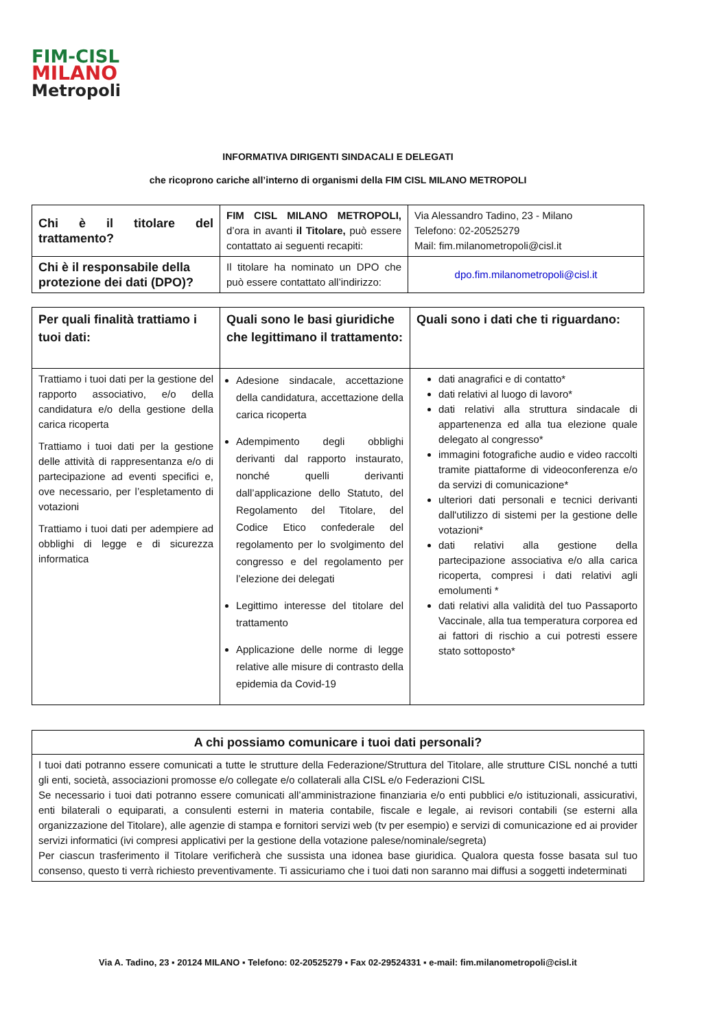FIM-CISL
MILANO
Metropoli
INFORMATIVA DIRIGENTI SINDACALI E DELEGATI
che ricoprono cariche all’interno di organismi della FIM CISL MILANO METROPOLI
| Chi è il titolare del trattamento? | FIM CISL MILANO METROPOLI, d’ora in avanti il Titolare, può essere contattato ai seguenti recapiti: | Via Alessandro Tadino, 23 - Milano Telefono: 02-20525279 Mail: fim.milanometropoli@cisl.it |
| Chi è il responsabile della protezione dei dati (DPO)? | Il titolare ha nominato un DPO che può essere contattato all’indirizzo: | dpo.fim.milanometropoli@cisl.it |
| Per quali finalità trattiamo i tuoi dati: | Quali sono le basi giuridiche che legittimano il trattamento: | Quali sono i dati che ti riguardano: |
| --- | --- | --- |
| Trattiamo i tuoi dati per la gestione del rapporto associativo, e/o della candidatura e/o della gestione della carica ricoperta Trattiamo i tuoi dati per la gestione delle attività di rappresentanza e/o di partecipazione ad eventi specifici e, ove necessario, per l’espletamento di votazioni Trattiamo i tuoi dati per adempiere ad obblighi di legge e di sicurezza informatica | Adesione sindacale, accettazione della candidatura, accettazione della carica ricoperta Adempimento degli obblighi derivanti dal rapporto instaurato, nonché quelli derivanti dall’applicazione dello Statuto, del Regolamento del Titolare, del Codice Etico confederale del regolamento per lo svolgimento del congresso e del regolamento per l’elezione dei delegati Legittimo interesse del titolare del trattamento Applicazione delle norme di legge relative alle misure di contrasto della epidemia da Covid-19 | dati anagrafici e di contatto* dati relativi al luogo di lavoro* dati relativi alla struttura sindacale di appartenenza ed alla tua elezione quale delegato al congresso* immagini fotografiche audio e video raccolti tramite piattaforme di videoconferenza e/o da servizi di comunicazione* ulteriori dati personali e tecnici derivanti dall'utilizzo di sistemi per la gestione delle votazioni* dati relativi alla gestione della partecipazione associativa e/o alla carica ricoperta, compresi i dati relativi agli emolumenti * dati relativi alla validità del tuo Passaporto Vaccinale, alla tua temperatura corporea ed ai fattori di rischio a cui potresti essere stato sottoposto* |
| A chi possiamo comunicare i tuoi dati personali? |
| --- |
| I tuoi dati potranno essere comunicati a tutte le strutture della Federazione/Struttura del Titolare, alle strutture CISL nonché a tutti gli enti, società, associazioni promosse e/o collegate e/o collaterali alla CISL e/o Federazioni CISL Se necessario i tuoi dati potranno essere comunicati all’amministrazione finanziaria e/o enti pubblici e/o istituzionali, assicurativi, enti bilaterali o equiparati, a consulenti esterni in materia contabile, fiscale e legale, ai revisori contabili (se esterni alla organizzazione del Titolare), alle agenzie di stampa e fornitori servizi web (tv per esempio) e servizi di comunicazione ed ai provider servizi informatici (ivi compresi applicativi per la gestione della votazione palese/nominale/segreta) Per ciascun trasferimento il Titolare verificherà che sussista una idonea base giuridica. Qualora questa fosse basata sul tuo consenso, questo ti verrà richiesto preventivamente. Ti assicuriamo che i tuoi dati non saranno mai diffusi a soggetti indeterminati |
Via A. Tadino, 23 ▪ 20124 MILANO ▪ Telefono: 02-20525279 ▪ Fax 02-29524331 ▪ e-mail: fim.milanometropoli@cisl.it